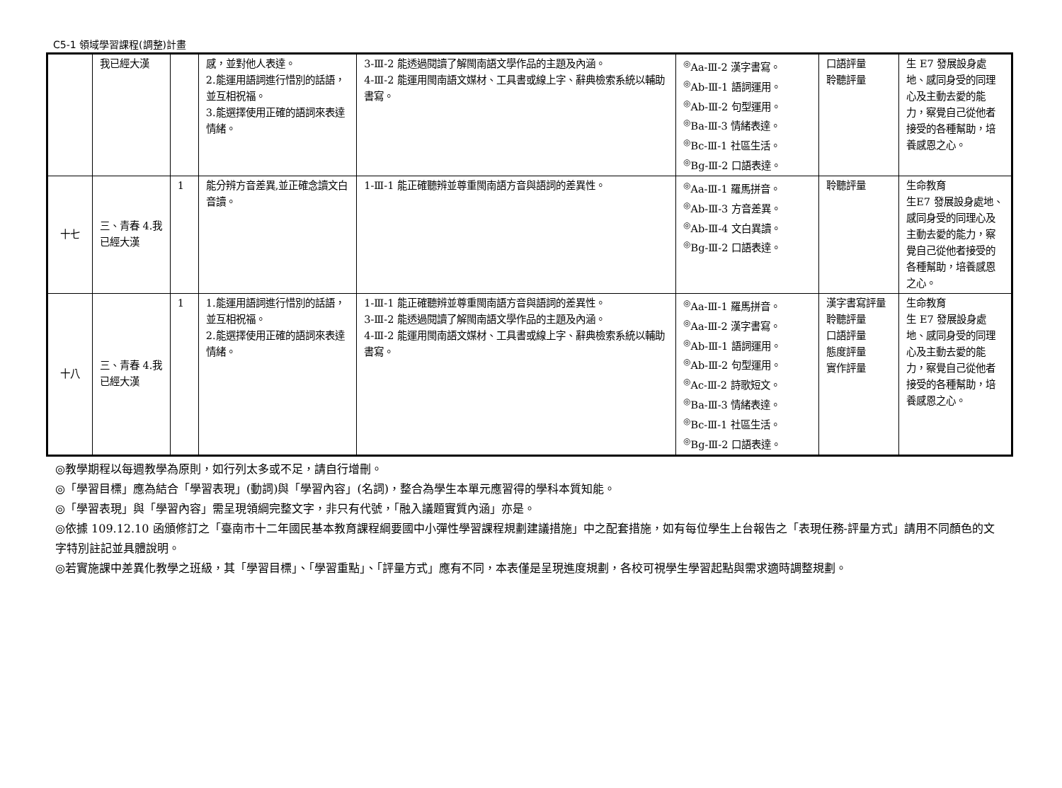C5-1 領域學習課程(調整)計畫
| | 我已經大漢 | | 感，並對他人表達。 2.能運用語詞進行惜別的話語，並互相祝福。 3.能選擇使用正確的語詞來表達情緒。 | 3-Ⅲ-2 能透過閱讀了解閩南語文學作品的主題及內涵。 4-Ⅲ-2 能運用閩南語文媒材、工具書或線上字、辭典檢索系統以輔助書寫。 | <sup>◎</sup>Aa-Ⅲ-2 漢字書寫。 <sup>◎</sup>Ab-Ⅲ-1 語詞運用。 <sup>◎</sup>Ab-Ⅲ-2 句型運用。 <sup>◎</sup>Ba-Ⅲ-3 情緒表達。 <sup>◎</sup>Bc-Ⅲ-1 社區生活。 <sup>◎</sup>Bg-Ⅲ-2 口語表達。 | 口語評量 聆聽評量 | 生 E7 發展設身處地、感同身受的同理心及主動去愛的能力，察覺自己從他者接受的各種幫助，培養感恩之心。 |
| 十七 | 三、青春 4.我已經大漢 | 1 | 能分辨方音差異,並正確念讀文白音讀。 | 1-Ⅲ-1 能正確聽辨並尊重閩南語方音與語詞的差異性。 | <sup>◎</sup>Aa-Ⅲ-1 羅馬拼音。 <sup>◎</sup>Ab-Ⅲ-3 方音差異。 <sup>◎</sup>Ab-Ⅲ-4 文白異讀。 <sup>◎</sup>Bg-Ⅲ-2 口語表達。 | 聆聽評量 | 生命教育 生E7 發展設身處地、感同身受的同理心及主動去愛的能力，察覺自己從他者接受的各種幫助，培養感恩之心。 |
| 十八 | 三、青春 4.我已經大漢 | 1 | 1.能運用語詞進行惜別的話語，並互相祝福。 2.能選擇使用正確的語詞來表達情緒。 | 1-Ⅲ-1 能正確聽辨並尊重閩南語方音與語詞的差異性。 3-Ⅲ-2 能透過閱讀了解閩南語文學作品的主題及內涵。 4-Ⅲ-2 能運用閩南語文媒材、工具書或線上字、辭典檢索系統以輔助書寫。 | <sup>◎</sup>Aa-Ⅲ-1 羅馬拼音。 <sup>◎</sup>Aa-Ⅲ-2 漢字書寫。 <sup>◎</sup>Ab-Ⅲ-1 語詞運用。 <sup>◎</sup>Ab-Ⅲ-2 句型運用。 <sup>◎</sup>Ac-Ⅲ-2 詩歌短文。 <sup>◎</sup>Ba-Ⅲ-3 情緒表達。 <sup>◎</sup>Bc-Ⅲ-1 社區生活。 <sup>◎</sup>Bg-Ⅲ-2 口語表達。 | 漢字書寫評量 聆聽評量 口語評量 態度評量 實作評量 | 生命教育 生 E7 發展設身處地、感同身受的同理心及主動去愛的能力，察覺自己從他者接受的各種幫助，培養感恩之心。 |
◎教學期程以每週教學為原則，如行列太多或不足，請自行增刪。
◎「學習目標」應為結合「學習表現」(動詞)與「學習內容」(名詞)，整合為學生本單元應習得的學科本質知能。
◎「學習表現」與「學習內容」需呈現領綱完整文字，非只有代號，「融入議題實質內涵」亦是。
◎依據 109.12.10 函頒修訂之「臺南市十二年國民基本教育課程綱要國中小彈性學習課程規劃建議措施」中之配套措施，如有每位學生上台報告之「表現任務-評量方式」請用不同顏色的文字特別註記並具體說明。
◎若實施課中差異化教學之班級，其「學習目標」、「學習重點」、「評量方式」應有不同，本表僅是呈現進度規劃，各校可視學生學習起點與需求適時調整規劃。